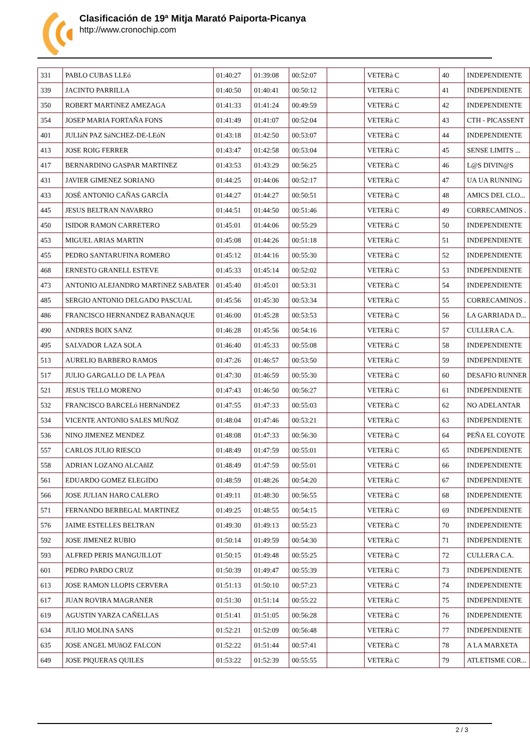Clasificación de 19ª Mitja Marató Paiporta-Picanya
http://www.cronochip.com
| 331 | PABLO CUBAS LLEó | 01:40:27 | 01:39:08 | 00:52:07 | | VETERà C | 40 | INDEPENDIENTE |
| 339 | JACINTO PARRILLA | 01:40:50 | 01:40:41 | 00:50:12 | | VETERà C | 41 | INDEPENDIENTE |
| 350 | ROBERT MARTíNEZ AMEZAGA | 01:41:33 | 01:41:24 | 00:49:59 | | VETERà C | 42 | INDEPENDIENTE |
| 354 | JOSEP MARIA FORTAÑA FONS | 01:41:49 | 01:41:07 | 00:52:04 | | VETERà C | 43 | CTH - PICASSENT |
| 401 | JULIáN PAZ SáNCHEZ-DE-LEóN | 01:43:18 | 01:42:50 | 00:53:07 | | VETERà C | 44 | INDEPENDIENTE |
| 413 | JOSE ROIG FERRER | 01:43:47 | 01:42:58 | 00:53:04 | | VETERà C | 45 | SENSE LIMITS ... |
| 417 | BERNARDINO GASPAR MARTINEZ | 01:43:53 | 01:43:29 | 00:56:25 | | VETERà C | 46 | L@S DIVIN@S |
| 431 | JAVIER GIMENEZ SORIANO | 01:44:25 | 01:44:06 | 00:52:17 | | VETERà C | 47 | UA UA RUNNING |
| 433 | JOSÉ ANTONIO CAÑAS GARCÍA | 01:44:27 | 01:44:27 | 00:50:51 | | VETERà C | 48 | AMICS DEL CLO... |
| 445 | JESUS BELTRAN NAVARRO | 01:44:51 | 01:44:50 | 00:51:46 | | VETERà C | 49 | CORRECAMINOS . |
| 450 | ISIDOR RAMON CARRETERO | 01:45:01 | 01:44:06 | 00:55:29 | | VETERà C | 50 | INDEPENDIENTE |
| 453 | MIGUEL ARIAS MARTIN | 01:45:08 | 01:44:26 | 00:51:18 | | VETERà C | 51 | INDEPENDIENTE |
| 455 | PEDRO SANTARUFINA ROMERO | 01:45:12 | 01:44:16 | 00:55:30 | | VETERà C | 52 | INDEPENDIENTE |
| 468 | ERNESTO GRANELL ESTEVE | 01:45:33 | 01:45:14 | 00:52:02 | | VETERà C | 53 | INDEPENDIENTE |
| 473 | ANTONIO ALEJANDRO MARTíNEZ SABATER | 01:45:40 | 01:45:01 | 00:53:31 | | VETERà C | 54 | INDEPENDIENTE |
| 485 | SERGIO ANTONIO DELGADO PASCUAL | 01:45:56 | 01:45:30 | 00:53:34 | | VETERà C | 55 | CORRECAMINOS . |
| 486 | FRANCISCO HERNANDEZ RABANAQUE | 01:46:00 | 01:45:28 | 00:53:53 | | VETERà C | 56 | LA GARRIADA D... |
| 490 | ANDRES BOIX SANZ | 01:46:28 | 01:45:56 | 00:54:16 | | VETERà C | 57 | CULLERA C.A. |
| 495 | SALVADOR LAZA SOLA | 01:46:40 | 01:45:33 | 00:55:08 | | VETERà C | 58 | INDEPENDIENTE |
| 513 | AURELIO BARBERO RAMOS | 01:47:26 | 01:46:57 | 00:53:50 | | VETERà C | 59 | INDEPENDIENTE |
| 517 | JULIO GARGALLO DE LA PEñA | 01:47:30 | 01:46:59 | 00:55:30 | | VETERà C | 60 | DESAFIO RUNNER |
| 521 | JESUS TELLO MORENO | 01:47:43 | 01:46:50 | 00:56:27 | | VETERà C | 61 | INDEPENDIENTE |
| 532 | FRANCISCO BARCELó HERNáNDEZ | 01:47:55 | 01:47:33 | 00:55:03 | | VETERà C | 62 | NO ADELANTAR |
| 534 | VICENTE ANTONIO SALES MUÑOZ | 01:48:04 | 01:47:46 | 00:53:21 | | VETERà C | 63 | INDEPENDIENTE |
| 536 | NINO JIMENEZ MENDEZ | 01:48:08 | 01:47:33 | 00:56:30 | | VETERà C | 64 | PEÑA EL COYOTE |
| 557 | CARLOS JULIO RIESCO | 01:48:49 | 01:47:59 | 00:55:01 | | VETERà C | 65 | INDEPENDIENTE |
| 558 | ADRIAN LOZANO ALCAñIZ | 01:48:49 | 01:47:59 | 00:55:01 | | VETERà C | 66 | INDEPENDIENTE |
| 561 | EDUARDO GOMEZ ELEGIDO | 01:48:59 | 01:48:26 | 00:54:20 | | VETERà C | 67 | INDEPENDIENTE |
| 566 | JOSE JULIAN HARO CALERO | 01:49:11 | 01:48:30 | 00:56:55 | | VETERà C | 68 | INDEPENDIENTE |
| 571 | FERNANDO BERBEGAL MARTINEZ | 01:49:25 | 01:48:55 | 00:54:15 | | VETERà C | 69 | INDEPENDIENTE |
| 576 | JAIME ESTELLES BELTRAN | 01:49:30 | 01:49:13 | 00:55:23 | | VETERà C | 70 | INDEPENDIENTE |
| 592 | JOSE JIMENEZ RUBIO | 01:50:14 | 01:49:59 | 00:54:30 | | VETERà C | 71 | INDEPENDIENTE |
| 593 | ALFRED PERIS MANGUILLOT | 01:50:15 | 01:49:48 | 00:55:25 | | VETERà C | 72 | CULLERA C.A. |
| 601 | PEDRO PARDO CRUZ | 01:50:39 | 01:49:47 | 00:55:39 | | VETERà C | 73 | INDEPENDIENTE |
| 613 | JOSE RAMON LLOPIS CERVERA | 01:51:13 | 01:50:10 | 00:57:23 | | VETERà C | 74 | INDEPENDIENTE |
| 617 | JUAN ROVIRA MAGRANER | 01:51:30 | 01:51:14 | 00:55:22 | | VETERà C | 75 | INDEPENDIENTE |
| 619 | AGUSTIN YARZA CAÑELLAS | 01:51:41 | 01:51:05 | 00:56:28 | | VETERà C | 76 | INDEPENDIENTE |
| 634 | JULIO MOLINA SANS | 01:52:21 | 01:52:09 | 00:56:48 | | VETERà C | 77 | INDEPENDIENTE |
| 635 | JOSE ANGEL MUñOZ FALCON | 01:52:22 | 01:51:44 | 00:57:41 | | VETERà C | 78 | A LA MARXETA |
| 649 | JOSE PIQUERAS QUILES | 01:53:22 | 01:52:39 | 00:55:55 | | VETERà C | 79 | ATLETISME COR... |
2 / 3